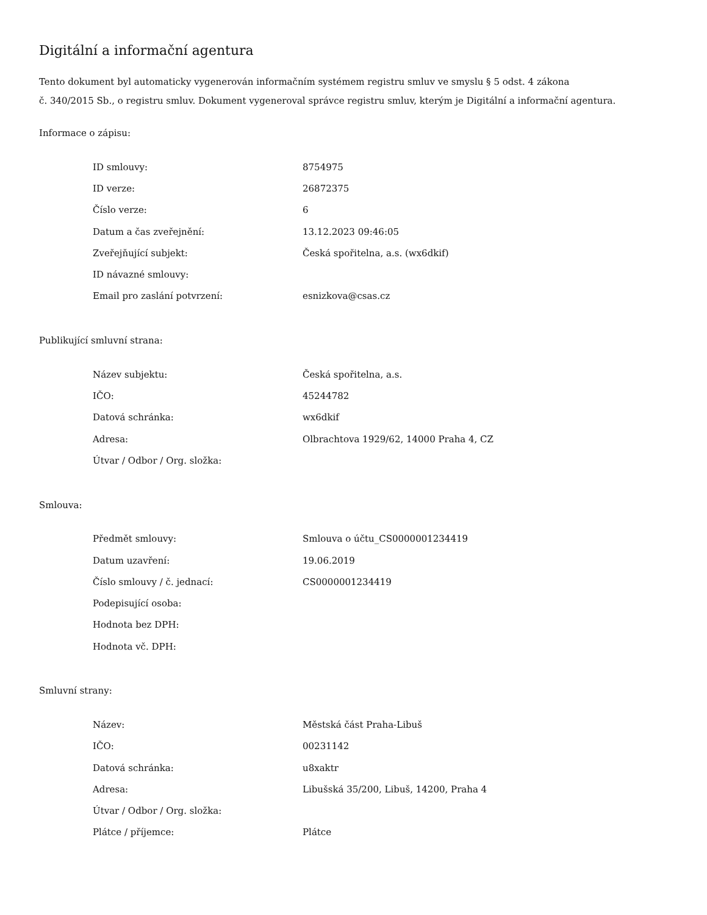Digitální a informační agentura
Tento dokument byl automaticky vygenerován informačním systémem registru smluv ve smyslu § 5 odst. 4 zákona
č. 340/2015 Sb., o registru smluv. Dokument vygeneroval správce registru smluv, kterým je Digitální a informační agentura.
Informace o zápisu:
| ID smlouvy: | 8754975 |
| ID verze: | 26872375 |
| Číslo verze: | 6 |
| Datum a čas zveřejnění: | 13.12.2023 09:46:05 |
| Zveřejňující subjekt: | Česká spořitelna, a.s. (wx6dkif) |
| ID návazné smlouvy: | |
| Email pro zaslání potvrzení: | esnizkova@csas.cz |
Publikující smluvní strana:
| Název subjektu: | Česká spořitelna, a.s. |
| IČO: | 45244782 |
| Datová schránka: | wx6dkif |
| Adresa: | Olbrachtova 1929/62, 14000 Praha 4, CZ |
| Útvar / Odbor / Org. složka: | |
Smlouva:
| Předmět smlouvy: | Smlouva o účtu_CS0000001234419 |
| Datum uzavření: | 19.06.2019 |
| Číslo smlouvy / č. jednací: | CS0000001234419 |
| Podepisující osoba: | |
| Hodnota bez DPH: | |
| Hodnota vč. DPH: | |
Smluvní strany:
| Název: | Městská část Praha-Libuš |
| IČO: | 00231142 |
| Datová schránka: | u8xaktr |
| Adresa: | Libušská 35/200, Libuš, 14200, Praha 4 |
| Útvar / Odbor / Org. složka: | |
| Plátce / příjemce: | Plátce |